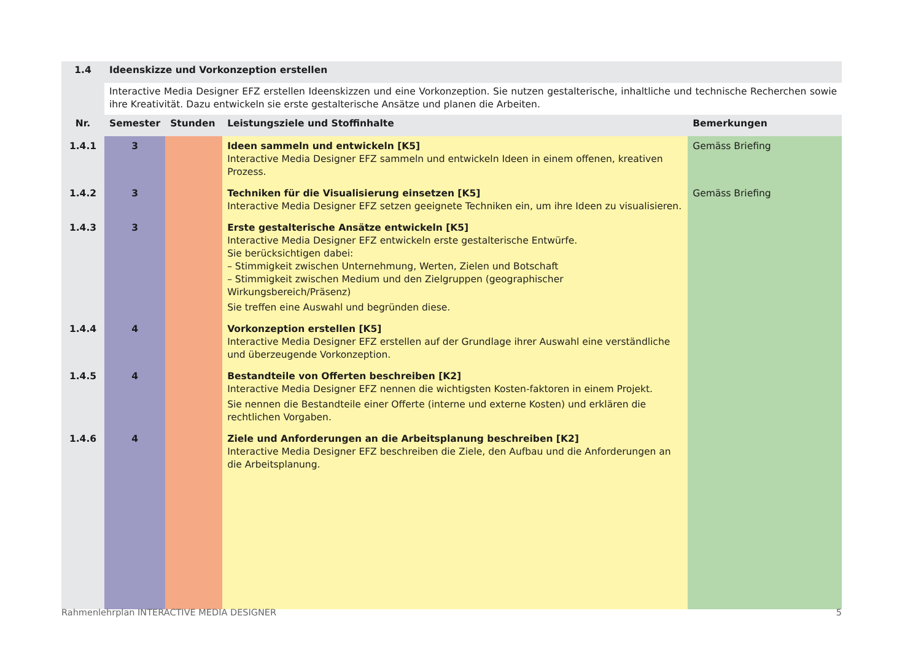| 1.4 | Ideenskizze und Vorkonzeption erstellen | | | |
| --- | --- | --- | --- | --- |
| | Interactive Media Designer EFZ erstellen Ideenskizzen und eine Vorkonzeption. Sie nutzen gestalterische, inhaltliche und technische Recherchen sowie ihre Kreativität. Dazu entwickeln sie erste gestalterische Ansätze und planen die Arbeiten. | | | |
| Nr. | Semester | Stunden | Leistungsziele und Stoffinhalte | Bemerkungen |
| 1.4.1 | 3 | | Ideen sammeln und entwickeln [K5] Interactive Media Designer EFZ sammeln und entwickeln Ideen in einem offenen, kreativen Prozess. | Gemäss Briefing |
| 1.4.2 | 3 | | Techniken für die Visualisierung einsetzen [K5] Interactive Media Designer EFZ setzen geeignete Techniken ein, um ihre Ideen zu visualisieren. | Gemäss Briefing |
| 1.4.3 | 3 | | Erste gestalterische Ansätze entwickeln [K5] Interactive Media Designer EFZ entwickeln erste gestalterische Entwürfe. Sie berücksichtigen dabei: – Stimmigkeit zwischen Unternehmung, Werten, Zielen und Botschaft – Stimmigkeit zwischen Medium und den Zielgruppen (geographischer Wirkungsbereich/Präsenz) Sie treffen eine Auswahl und begründen diese. | |
| 1.4.4 | 4 | | Vorkonzeption erstellen [K5] Interactive Media Designer EFZ erstellen auf der Grundlage ihrer Auswahl eine verständliche und überzeugende Vorkonzeption. | |
| 1.4.5 | 4 | | Bestandteile von Offerten beschreiben [K2] Interactive Media Designer EFZ nennen die wichtigsten Kosten-faktoren in einem Projekt. Sie nennen die Bestandteile einer Offerte (interne und externe Kosten) und erklären die rechtlichen Vorgaben. | |
| 1.4.6 | 4 | | Ziele und Anforderungen an die Arbeitsplanung beschreiben [K2] Interactive Media Designer EFZ beschreiben die Ziele, den Aufbau und die Anforderungen an die Arbeitsplanung. | |
Rahmenlehrplan INTERACTIVE MEDIA DESIGNER 5